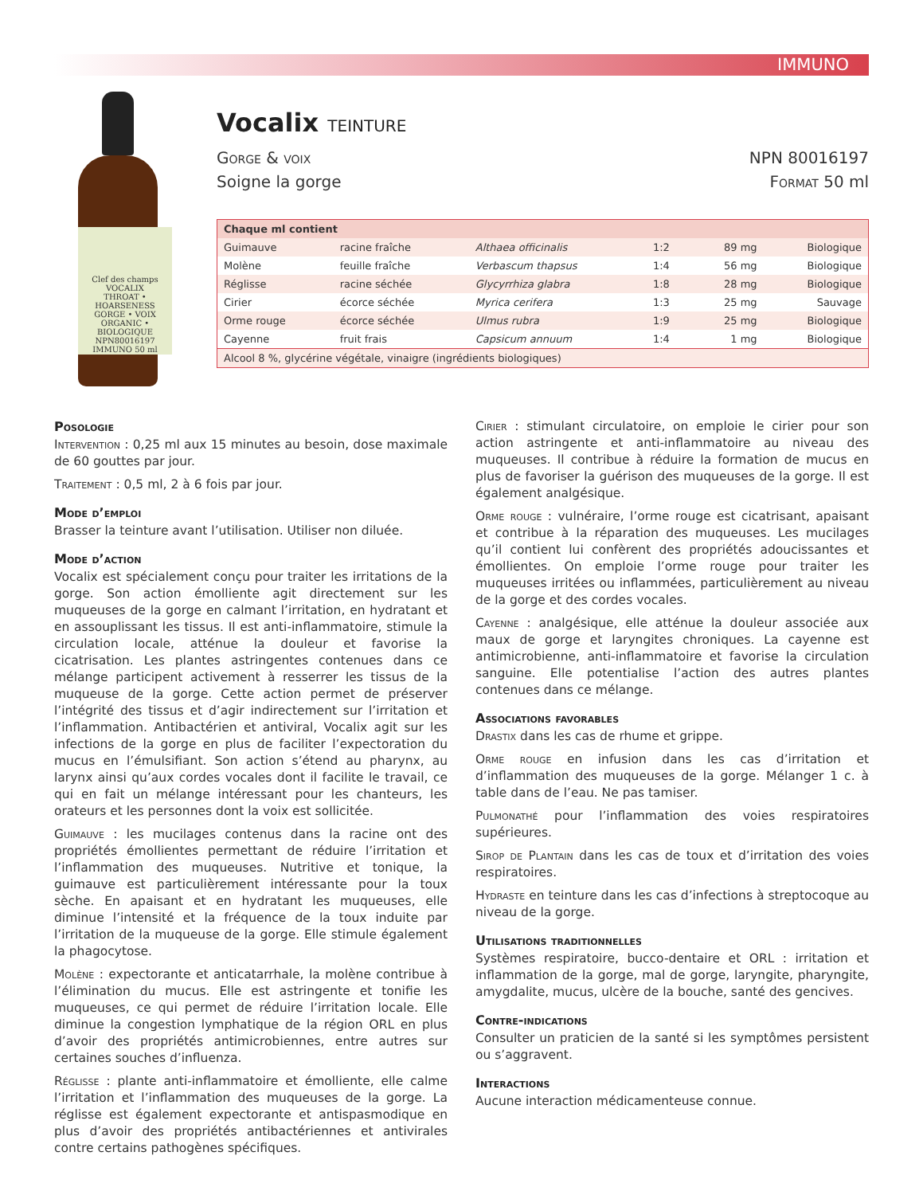IMMUNO
Clef des champs
VOCALIX
THROAT • HOARSENESS
GORGE • VOIX
ORGANIC • BIOLOGIQUE
NPN80016197
IMMUNO 50 ml
Vocalix TEINTURE
Gorge & voix
Soigne la gorge
NPN 80016197
Format 50 ml
| Chaque ml contient | | | | | |
| --- | --- | --- | --- | --- | --- |
| Guimauve | racine fraîche | Althaea officinalis | 1:2 | 89 mg | Biologique |
| Molène | feuille fraîche | Verbascum thapsus | 1:4 | 56 mg | Biologique |
| Réglisse | racine séchée | Glycyrrhiza glabra | 1:8 | 28 mg | Biologique |
| Cirier | écorce séchée | Myrica cerifera | 1:3 | 25 mg | Sauvage |
| Orme rouge | écorce séchée | Ulmus rubra | 1:9 | 25 mg | Biologique |
| Cayenne | fruit frais | Capsicum annuum | 1:4 | 1 mg | Biologique |
| Alcool 8 %, glycérine végétale, vinaigre (ingrédients biologiques) | | | | | |
Posologie
Intervention : 0,25 ml aux 15 minutes au besoin, dose maximale de 60 gouttes par jour.
Traitement : 0,5 ml, 2 à 6 fois par jour.
Mode d’emploi
Brasser la teinture avant l’utilisation. Utiliser non diluée.
Mode d’action
Vocalix est spécialement conçu pour traiter les irritations de la gorge. Son action émolliente agit directement sur les muqueuses de la gorge en calmant l’irritation, en hydratant et en assouplissant les tissus. Il est anti-inflammatoire, stimule la circulation locale, atténue la douleur et favorise la cicatrisation. Les plantes astringentes contenues dans ce mélange participent activement à resserrer les tissus de la muqueuse de la gorge. Cette action permet de préserver l’intégrité des tissus et d’agir indirectement sur l’irritation et l’inflammation. Antibactérien et antiviral, Vocalix agit sur les infections de la gorge en plus de faciliter l’expectoration du mucus en l’émulsifiant. Son action s’étend au pharynx, au larynx ainsi qu’aux cordes vocales dont il facilite le travail, ce qui en fait un mélange intéressant pour les chanteurs, les orateurs et les personnes dont la voix est sollicitée.
Guimauve : les mucilages contenus dans la racine ont des propriétés émollientes permettant de réduire l’irritation et l’inflammation des muqueuses. Nutritive et tonique, la guimauve est particulièrement intéressante pour la toux sèche. En apaisant et en hydratant les muqueuses, elle diminue l’intensité et la fréquence de la toux induite par l’irritation de la muqueuse de la gorge. Elle stimule également la phagocytose.
Molène : expectorante et anticatarrhale, la molène contribue à l’élimination du mucus. Elle est astringente et tonifie les muqueuses, ce qui permet de réduire l’irritation locale. Elle diminue la congestion lymphatique de la région ORL en plus d’avoir des propriétés antimicrobiennes, entre autres sur certaines souches d’influenza.
Réglisse : plante anti-inflammatoire et émolliente, elle calme l’irritation et l’inflammation des muqueuses de la gorge. La réglisse est également expectorante et antispasmodique en plus d’avoir des propriétés antibactériennes et antivirales contre certains pathogènes spécifiques.
Cirier : stimulant circulatoire, on emploie le cirier pour son action astringente et anti-inflammatoire au niveau des muqueuses. Il contribue à réduire la formation de mucus en plus de favoriser la guérison des muqueuses de la gorge. Il est également analgésique.
Orme rouge : vulnéraire, l’orme rouge est cicatrisant, apaisant et contribue à la réparation des muqueuses. Les mucilages qu’il contient lui confèrent des propriétés adoucissantes et émollientes. On emploie l’orme rouge pour traiter les muqueuses irritées ou inflammées, particulièrement au niveau de la gorge et des cordes vocales.
Cayenne : analgésique, elle atténue la douleur associée aux maux de gorge et laryngites chroniques. La cayenne est antimicrobienne, anti-inflammatoire et favorise la circulation sanguine. Elle potentialise l’action des autres plantes contenues dans ce mélange.
Associations favorables
Drastix dans les cas de rhume et grippe.
Orme rouge en infusion dans les cas d’irritation et d’inflammation des muqueuses de la gorge. Mélanger 1 c. à table dans de l’eau. Ne pas tamiser.
Pulmonathé pour l’inflammation des voies respiratoires supérieures.
Sirop de Plantain dans les cas de toux et d’irritation des voies respiratoires.
Hydraste en teinture dans les cas d’infections à streptocoque au niveau de la gorge.
Utilisations traditionnelles
Systèmes respiratoire, bucco-dentaire et ORL : irritation et inflammation de la gorge, mal de gorge, laryngite, pharyngite, amygdalite, mucus, ulcère de la bouche, santé des gencives.
Contre-indications
Consulter un praticien de la santé si les symptômes persistent ou s’aggravent.
Interactions
Aucune interaction médicamenteuse connue.